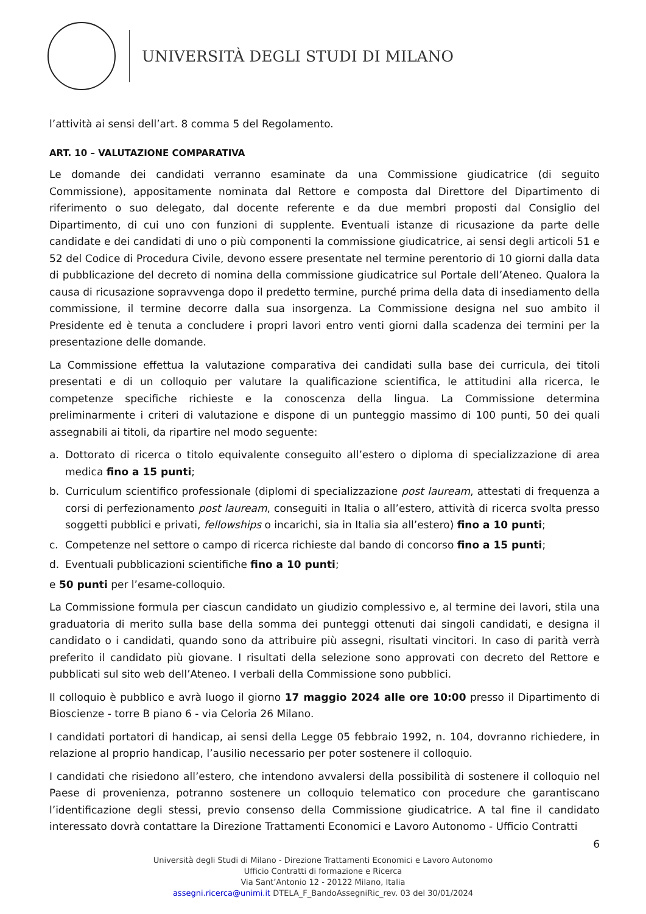UNIVERSITÀ DEGLI STUDI DI MILANO
l’attività ai sensi dell’art. 8 comma 5 del Regolamento.
ART. 10 – VALUTAZIONE COMPARATIVA
Le domande dei candidati verranno esaminate da una Commissione giudicatrice (di seguito Commissione), appositamente nominata dal Rettore e composta dal Direttore del Dipartimento di riferimento o suo delegato, dal docente referente e da due membri proposti dal Consiglio del Dipartimento, di cui uno con funzioni di supplente. Eventuali istanze di ricusazione da parte delle candidate e dei candidati di uno o più componenti la commissione giudicatrice, ai sensi degli articoli 51 e 52 del Codice di Procedura Civile, devono essere presentate nel termine perentorio di 10 giorni dalla data di pubblicazione del decreto di nomina della commissione giudicatrice sul Portale dell’Ateneo. Qualora la causa di ricusazione sopravvenga dopo il predetto termine, purché prima della data di insediamento della commissione, il termine decorre dalla sua insorgenza. La Commissione designa nel suo ambito il Presidente ed è tenuta a concludere i propri lavori entro venti giorni dalla scadenza dei termini per la presentazione delle domande.
La Commissione effettua la valutazione comparativa dei candidati sulla base dei curricula, dei titoli presentati e di un colloquio per valutare la qualificazione scientifica, le attitudini alla ricerca, le competenze specifiche richieste e la conoscenza della lingua. La Commissione determina preliminarmente i criteri di valutazione e dispone di un punteggio massimo di 100 punti, 50 dei quali assegnabili ai titoli, da ripartire nel modo seguente:
a. Dottorato di ricerca o titolo equivalente conseguito all’estero o diploma di specializzazione di area medica fino a 15 punti;
b. Curriculum scientifico professionale (diplomi di specializzazione post lauream, attestati di frequenza a corsi di perfezionamento post lauream, conseguiti in Italia o all’estero, attività di ricerca svolta presso soggetti pubblici e privati, fellowships o incarichi, sia in Italia sia all’estero) fino a 10 punti;
c. Competenze nel settore o campo di ricerca richieste dal bando di concorso fino a 15 punti;
d. Eventuali pubblicazioni scientifiche fino a 10 punti;
e 50 punti per l’esame-colloquio.
La Commissione formula per ciascun candidato un giudizio complessivo e, al termine dei lavori, stila una graduatoria di merito sulla base della somma dei punteggi ottenuti dai singoli candidati, e designa il candidato o i candidati, quando sono da attribuire più assegni, risultati vincitori. In caso di parità verrà preferito il candidato più giovane. I risultati della selezione sono approvati con decreto del Rettore e pubblicati sul sito web dell’Ateneo. I verbali della Commissione sono pubblici.
Il colloquio è pubblico e avrà luogo il giorno 17 maggio 2024 alle ore 10:00 presso il Dipartimento di Bioscienze - torre B piano 6 - via Celoria 26 Milano.
I candidati portatori di handicap, ai sensi della Legge 05 febbraio 1992, n. 104, dovranno richiedere, in relazione al proprio handicap, l’ausilio necessario per poter sostenere il colloquio.
I candidati che risiedono all’estero, che intendono avvalersi della possibilità di sostenere il colloquio nel Paese di provenienza, potranno sostenere un colloquio telematico con procedure che garantiscano l’identificazione degli stessi, previo consenso della Commissione giudicatrice. A tal fine il candidato interessato dovrà contattare la Direzione Trattamenti Economici e Lavoro Autonomo - Ufficio Contratti
6
Università degli Studi di Milano - Direzione Trattamenti Economici e Lavoro Autonomo
Ufficio Contratti di formazione e Ricerca
Via Sant’Antonio 12 - 20122 Milano, Italia
assegni.ricerca@unimi.it DTELA_F_BandoAssegniRic_rev. 03 del 30/01/2024